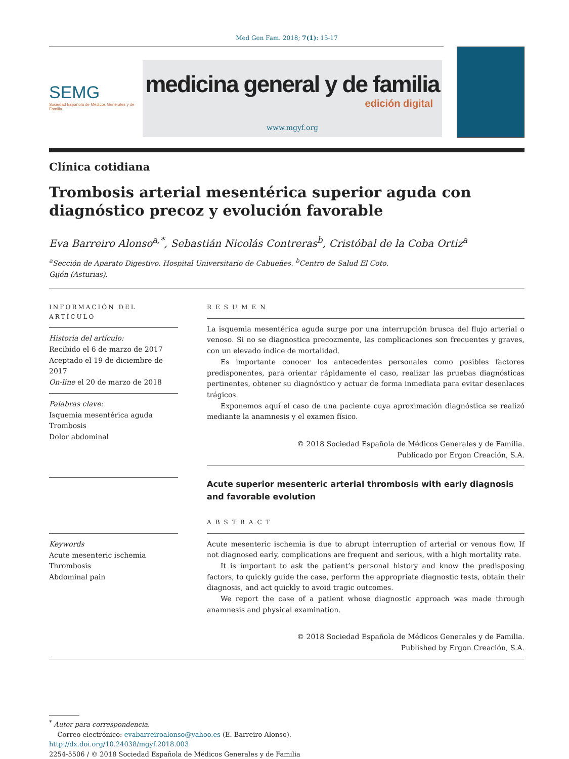Med Gen Fam. 2018; 7(1): 15-17
SEMG
Sociedad Española de Médicos Generales y de Familia
medicina general y de familia
edición digital
www.mgyf.org
Clínica cotidiana
Trombosis arterial mesentérica superior aguda con diagnóstico precoz y evolución favorable
Eva Barreiro Alonso<sup>a,*</sup>, Sebastián Nicolás Contreras<sup>b</sup>, Cristóbal de la Coba Ortiz<sup>a</sup>
<sup>a</sup> Sección de Aparato Digestivo. Hospital Universitario de Cabueñes. <sup>b</sup>Centro de Salud El Coto.
Gijón (Asturias).
INFORMACIÓN DEL ARTÍCULO
Historia del artículo:
Recibido el 6 de marzo de 2017
Aceptado el 19 de diciembre de 2017
On-line el 20 de marzo de 2018
Palabras clave:
Isquemia mesentérica aguda
Trombosis
Dolor abdominal
Keywords
Acute mesenteric ischemia
Thrombosis
Abdominal pain
RESUMEN
La isquemia mesentérica aguda surge por una interrupción brusca del flujo arterial o venoso. Si no se diagnostica precozmente, las complicaciones son frecuentes y graves, con un elevado índice de mortalidad.
Es importante conocer los antecedentes personales como posibles factores predisponentes, para orientar rápidamente el caso, realizar las pruebas diagnósticas pertinentes, obtener su diagnóstico y actuar de forma inmediata para evitar desenlaces trágicos.
Exponemos aquí el caso de una paciente cuya aproximación diagnóstica se realizó mediante la anamnesis y el examen físico.
© 2018 Sociedad Española de Médicos Generales y de Familia.
Publicado por Ergon Creación, S.A.
Acute superior mesenteric arterial thrombosis with early diagnosis and favorable evolution
ABSTRACT
Acute mesenteric ischemia is due to abrupt interruption of arterial or venous flow. If not diagnosed early, complications are frequent and serious, with a high mortality rate.
It is important to ask the patient’s personal history and know the predisposing factors, to quickly guide the case, perform the appropriate diagnostic tests, obtain their diagnosis, and act quickly to avoid tragic outcomes.
We report the case of a patient whose diagnostic approach was made through anamnesis and physical examination.
© 2018 Sociedad Española de Médicos Generales y de Familia.
Published by Ergon Creación, S.A.
<sup>*</sup> Autor para correspondencia.
Correo electrónico: evabarreiroalonso@yahoo.es (E. Barreiro Alonso).
http://dx.doi.org/10.24038/mgyf.2018.003
2254-5506 / © 2018 Sociedad Española de Médicos Generales y de Familia